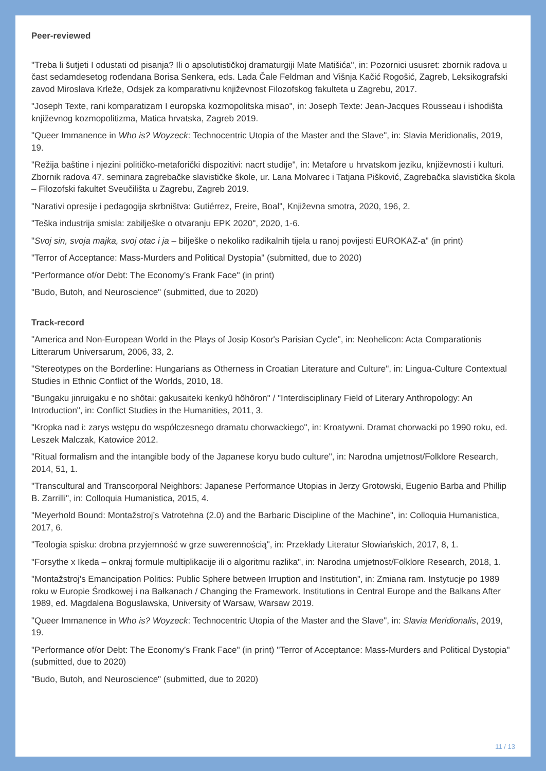Peer-reviewed
"Treba li šutjeti I odustati od pisanja? Ili o apsolutističkoj dramaturgiji Mate Matišića", in: Pozornici ususret: zbornik radova u čast sedamdesetog rođendana Borisa Senkera, eds. Lada Čale Feldman and Višnja Kačić Rogošić, Zagreb, Leksikografski zavod Miroslava Krleže, Odsjek za komparativnu književnost Filozofskog fakulteta u Zagrebu, 2017.
"Joseph Texte, rani komparatizam I europska kozmopolitska misao", in: Joseph Texte: Jean-Jacques Rousseau i ishodišta književnog kozmopolitizma, Matica hrvatska, Zagreb 2019.
"Queer Immanence in Who is? Woyzeck: Technocentric Utopia of the Master and the Slave", in: Slavia Meridionalis, 2019, 19.
"Režija baštine i njezini političko-metaforički dispozitivi: nacrt studije", in: Metafore u hrvatskom jeziku, književnosti i kulturi. Zbornik radova 47. seminara zagrebačke slavističke škole, ur. Lana Molvarec i Tatjana Pišković, Zagrebačka slavistička škola – Filozofski fakultet Sveučilišta u Zagrebu, Zagreb 2019.
"Narativi opresije i pedagogija skrbništva: Gutiérrez, Freire, Boal", Književna smotra, 2020, 196, 2.
"Teška industrija smisla: zabilješke o otvaranju EPK 2020", 2020, 1-6.
"Svoj sin, svoja majka, svoj otac i ja – bilješke o nekoliko radikalnih tijela u ranoj povijesti EUROKAZ-a" (in print)
"Terror of Acceptance: Mass-Murders and Political Dystopia" (submitted, due to 2020)
"Performance of/or Debt: The Economy’s Frank Face" (in print)
"Budo, Butoh, and Neuroscience" (submitted, due to 2020)
Track-record
"America and Non-European World in the Plays of Josip Kosor's Parisian Cycle", in: Neohelicon: Acta Comparationis Litterarum Universarum, 2006, 33, 2.
"Stereotypes on the Borderline: Hungarians as Otherness in Croatian Literature and Culture", in: Lingua-Culture Contextual Studies in Ethnic Conflict of the Worlds, 2010, 18.
"Bungaku jinruigaku e no shôtai: gakusaiteki kenkyû hôhôron" / "Interdisciplinary Field of Literary Anthropology: An Introduction", in: Conflict Studies in the Humanities, 2011, 3.
"Kropka nad i: zarys wstępu do współczesnego dramatu chorwackiego", in: Kroatywni. Dramat chorwacki po 1990 roku, ed. Leszek Malczak, Katowice 2012.
"Ritual formalism and the intangible body of the Japanese koryu budo culture", in: Narodna umjetnost/Folklore Research, 2014, 51, 1.
"Transcultural and Transcorporal Neighbors: Japanese Performance Utopias in Jerzy Grotowski, Eugenio Barba and Phillip B. Zarrilli", in: Colloquia Humanistica, 2015, 4.
"Meyerhold Bound: Montažstroj’s Vatrotehna (2.0) and the Barbaric Discipline of the Machine", in: Colloquia Humanistica, 2017, 6.
"Teologia spisku: drobna przyjemność w grze suwerennością", in: Przekłady Literatur Słowiańskich, 2017, 8, 1.
"Forsythe x Ikeda – onkraj formule multiplikacije ili o algoritmu razlika", in: Narodna umjetnost/Folklore Research, 2018, 1.
"Montažstroj's Emancipation Politics: Public Sphere between Irruption and Institution", in: Zmiana ram. Instytucje po 1989 roku w Europie Środkowej i na Bałkanach / Changing the Framework. Institutions in Central Europe and the Balkans After 1989, ed. Magdalena Boguslawska, University of Warsaw, Warsaw 2019.
"Queer Immanence in Who is? Woyzeck: Technocentric Utopia of the Master and the Slave", in: Slavia Meridionalis, 2019, 19.
"Performance of/or Debt: The Economy’s Frank Face" (in print) "Terror of Acceptance: Mass-Murders and Political Dystopia" (submitted, due to 2020)
"Budo, Butoh, and Neuroscience" (submitted, due to 2020)
11 / 13